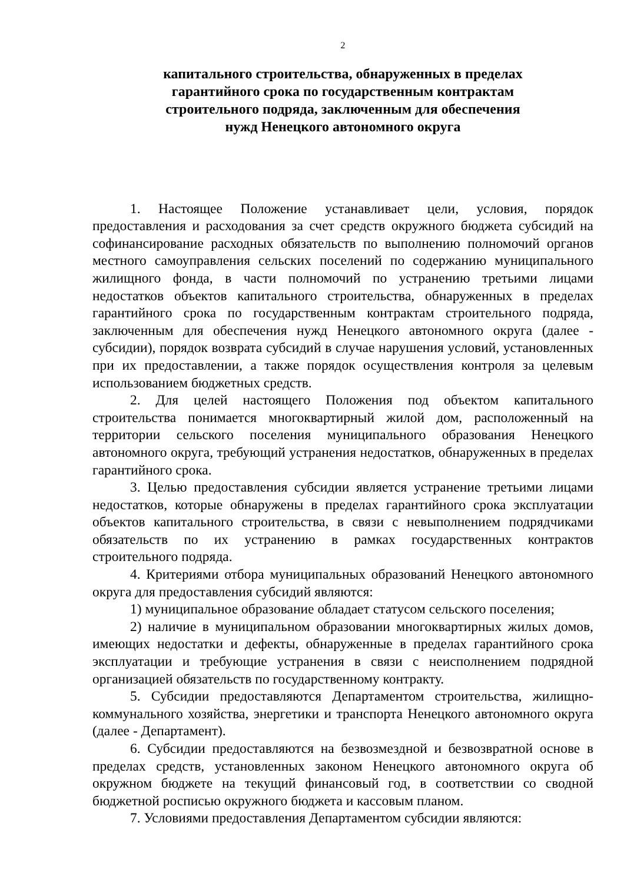2
капитального строительства, обнаруженных в пределах
гарантийного срока по государственным контрактам
строительного подряда, заключенным для обеспечения
нужд Ненецкого автономного округа
1. Настоящее Положение устанавливает цели, условия, порядок предоставления и расходования за счет средств окружного бюджета субсидий на софинансирование расходных обязательств по выполнению полномочий органов местного самоуправления сельских поселений по содержанию муниципального жилищного фонда, в части полномочий по устранению третьими лицами недостатков объектов капитального строительства, обнаруженных в пределах гарантийного срока по государственным контрактам строительного подряда, заключенным для обеспечения нужд Ненецкого автономного округа (далее - субсидии), порядок возврата субсидий в случае нарушения условий, установленных при их предоставлении, а также порядок осуществления контроля за целевым использованием бюджетных средств.
2. Для целей настоящего Положения под объектом капитального строительства понимается многоквартирный жилой дом, расположенный на территории сельского поселения муниципального образования Ненецкого автономного округа, требующий устранения недостатков, обнаруженных в пределах гарантийного срока.
3. Целью предоставления субсидии является устранение третьими лицами недостатков, которые обнаружены в пределах гарантийного срока эксплуатации объектов капитального строительства, в связи с невыполнением подрядчиками обязательств по их устранению в рамках государственных контрактов строительного подряда.
4. Критериями отбора муниципальных образований Ненецкого автономного округа для предоставления субсидий являются:
1) муниципальное образование обладает статусом сельского поселения;
2) наличие в муниципальном образовании многоквартирных жилых домов, имеющих недостатки и дефекты, обнаруженные в пределах гарантийного срока эксплуатации и требующие устранения в связи с неисполнением подрядной организацией обязательств по государственному контракту.
5. Субсидии предоставляются Департаментом строительства, жилищно-коммунального хозяйства, энергетики и транспорта Ненецкого автономного округа (далее - Департамент).
6. Субсидии предоставляются на безвозмездной и безвозвратной основе в пределах средств, установленных законом Ненецкого автономного округа об окружном бюджете на текущий финансовый год, в соответствии со сводной бюджетной росписью окружного бюджета и кассовым планом.
7. Условиями предоставления Департаментом субсидии являются: